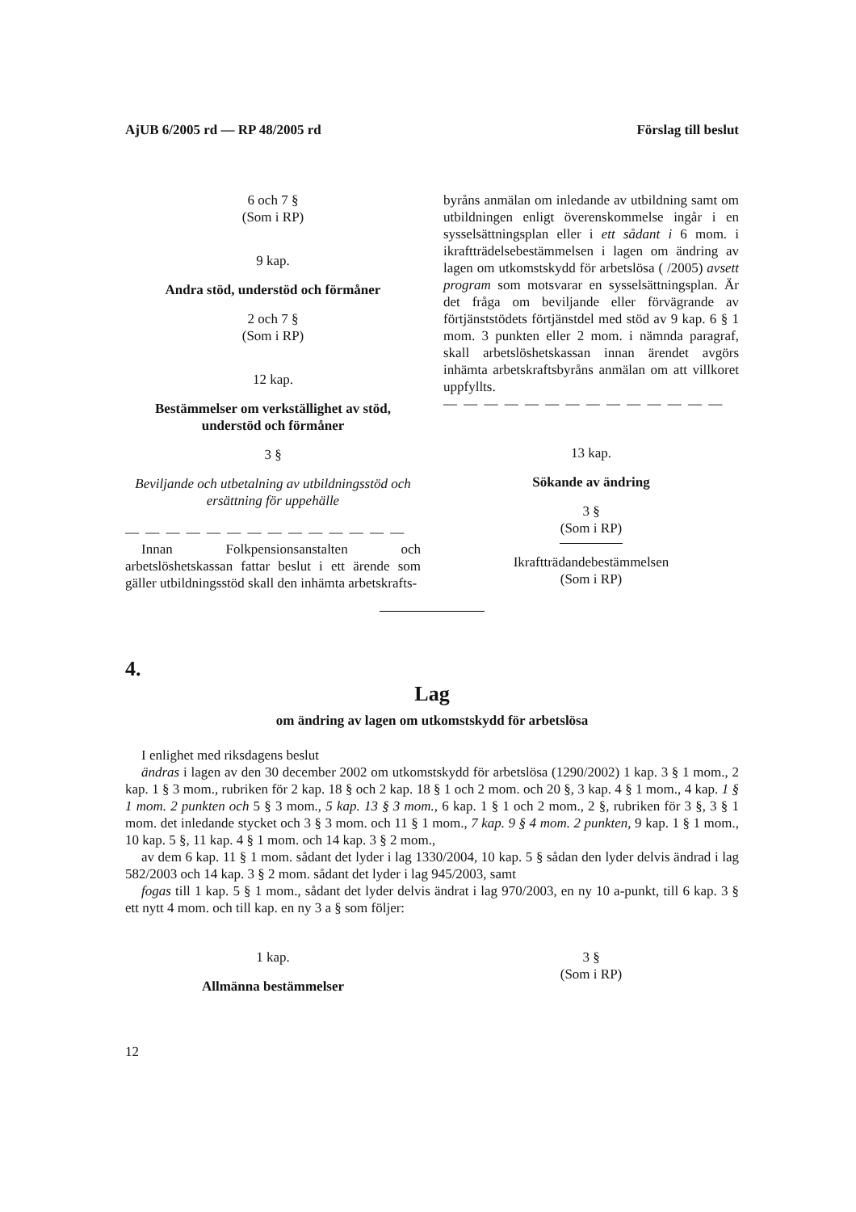AjUB 6/2005 rd — RP 48/2005 rd Förslag till beslut
6 och 7 §
(Som i RP)
9 kap.
Andra stöd, understöd och förmåner
2 och 7 §
(Som i RP)
12 kap.
Bestämmelser om verkställighet av stöd, understöd och förmåner
3 §
Beviljande och utbetalning av utbildningsstöd och ersättning för uppehälle
— — — — — — — — — — — — — —
Innan Folkpensionsanstalten och arbetslöshetskassan fattar beslut i ett ärende som gäller utbildningsstöd skall den inhämta arbetskrafts-
byråns anmälan om inledande av utbildning samt om utbildningen enligt överenskommelse ingår i en sysselsättningsplan eller i ett sådant i 6 mom. i ikraftträdelsebestämmelsen i lagen om ändring av lagen om utkomstskydd för arbetslösa ( /2005) avsett program som motsvarar en sysselsättningsplan. Är det fråga om beviljande eller förvägrande av förtjänststödets förtjänstdel med stöd av 9 kap. 6 § 1 mom. 3 punkten eller 2 mom. i nämnda paragraf, skall arbetslöshetskassan innan ärendet avgörs inhämta arbetskraftsbyråns anmälan om att villkoret uppfyllts.
— — — — — — — — — — — — — —
13 kap.
Sökande av ändring
3 §
(Som i RP)
Ikraftträdandebestämmelsen
(Som i RP)
4.
Lag
om ändring av lagen om utkomstskydd för arbetslösa
I enlighet med riksdagens beslut
ändras i lagen av den 30 december 2002 om utkomstskydd för arbetslösa (1290/2002) 1 kap. 3 § 1 mom., 2 kap. 1 § 3 mom., rubriken för 2 kap. 18 § och 2 kap. 18 § 1 och 2 mom. och 20 §, 3 kap. 4 § 1 mom., 4 kap. 1 § 1 mom. 2 punkten och 5 § 3 mom., 5 kap. 13 § 3 mom., 6 kap. 1 § 1 och 2 mom., 2 §, rubriken för 3 §, 3 § 1 mom. det inledande stycket och 3 § 3 mom. och 11 § 1 mom., 7 kap. 9 § 4 mom. 2 punkten, 9 kap. 1 § 1 mom., 10 kap. 5 §, 11 kap. 4 § 1 mom. och 14 kap. 3 § 2 mom.,
av dem 6 kap. 11 § 1 mom. sådant det lyder i lag 1330/2004, 10 kap. 5 § sådan den lyder delvis ändrad i lag 582/2003 och 14 kap. 3 § 2 mom. sådant det lyder i lag 945/2003, samt
fogas till 1 kap. 5 § 1 mom., sådant det lyder delvis ändrat i lag 970/2003, en ny 10 a-punkt, till 6 kap. 3 § ett nytt 4 mom. och till kap. en ny 3 a § som följer:
1 kap.
Allmänna bestämmelser
3 §
(Som i RP)
12